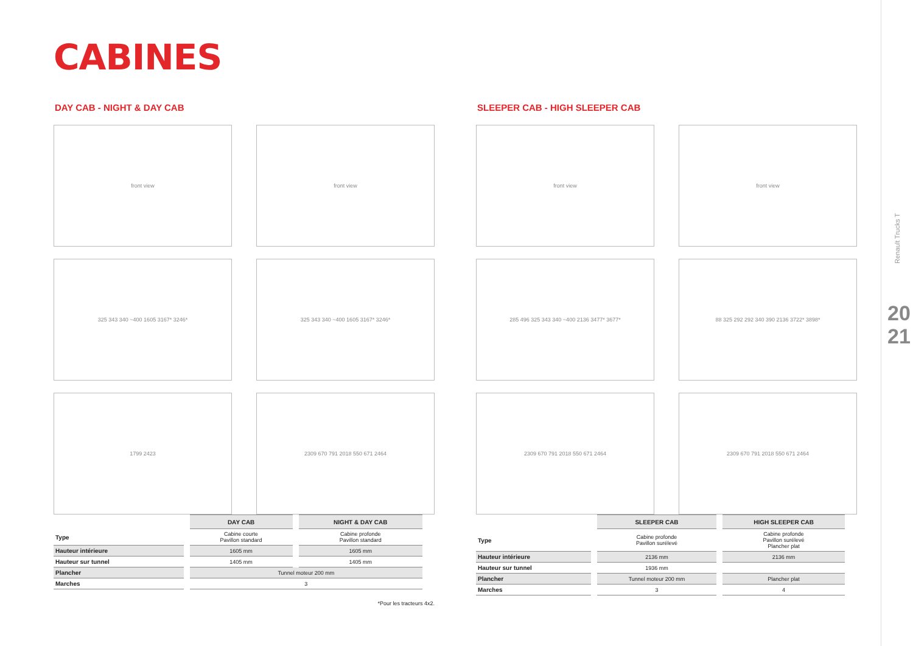CABINES
DAY CAB - NIGHT & DAY CAB
front view
front view
325 343 340 ~400 1605 3167* 3246*
325 343 340 ~400 1605 3167* 3246*
1799 2423
2309 670 791 2018 550 671 2464
| | DAY CAB | NIGHT & DAY CAB |
| Type | Cabine courte Pavillon standard | Cabine profonde Pavillon standard |
| Hauteur intérieure | 1605 mm | 1605 mm |
| Hauteur sur tunnel | 1405 mm | 1405 mm |
| Plancher | Tunnel moteur 200 mm | |
| Marches | 3 | |
*Pour les tracteurs 4x2.
SLEEPER CAB - HIGH SLEEPER CAB
front view
front view
285 496 325 343 340 ~400 2136 3477* 3677*
88 325 292 292 340 390 2136 3722* 3898*
2309 670 791 2018 550 671 2464
2309 670 791 2018 550 671 2464
| | SLEEPER CAB | HIGH SLEEPER CAB |
| Type | Cabine profonde Pavillon surélevé | Cabine profonde Pavillon surélevé Plancher plat |
| Hauteur intérieure | 2136 mm | 2136 mm |
| Hauteur sur tunnel | 1936 mm | |
| Plancher | Tunnel moteur 200 mm | Plancher plat |
| Marches | 3 | 4 |
Renault Trucks T
20
21